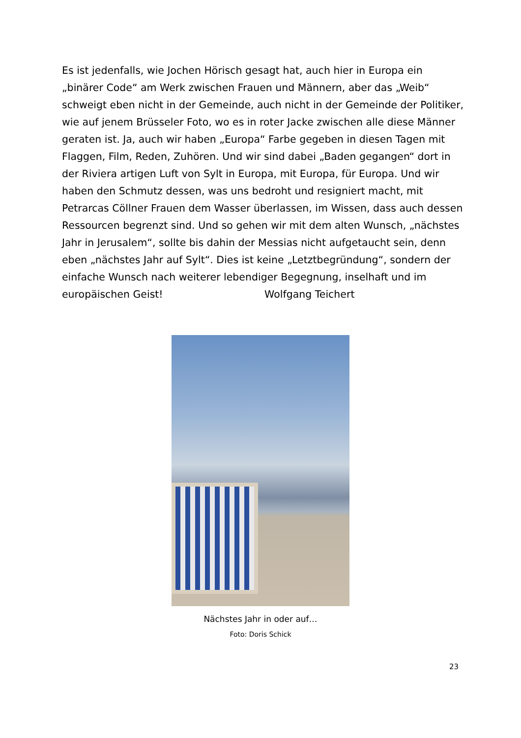Es ist jedenfalls, wie Jochen Hörisch gesagt hat, auch hier in Europa ein „binärer Code“ am Werk zwischen Frauen und Männern, aber das „Weib“ schweigt eben nicht in der Gemeinde, auch nicht in der Gemeinde der Politiker, wie auf jenem Brüsseler Foto, wo es in roter Jacke zwischen alle diese Männer geraten ist. Ja, auch wir haben „Europa“ Farbe gegeben in diesen Tagen mit Flaggen, Film, Reden, Zuhören. Und wir sind dabei „Baden gegangen“ dort in der Riviera artigen Luft von Sylt in Europa, mit Europa, für Europa. Und wir haben den Schmutz dessen, was uns bedroht und resigniert macht, mit Petrarcas Cöllner Frauen dem Wasser überlassen, im Wissen, dass auch dessen Ressourcen begrenzt sind. Und so gehen wir mit dem alten Wunsch, „nächstes Jahr in Jerusalem“, sollte bis dahin der Messias nicht aufgetaucht sein, denn eben „nächstes Jahr auf Sylt“. Dies ist keine „Letztbegründung“, sondern der einfache Wunsch nach weiterer lebendiger Begegnung, inselhaft und im europäischen Geist! Wolfgang Teichert
Nächstes Jahr in oder auf…
Foto: Doris Schick
23